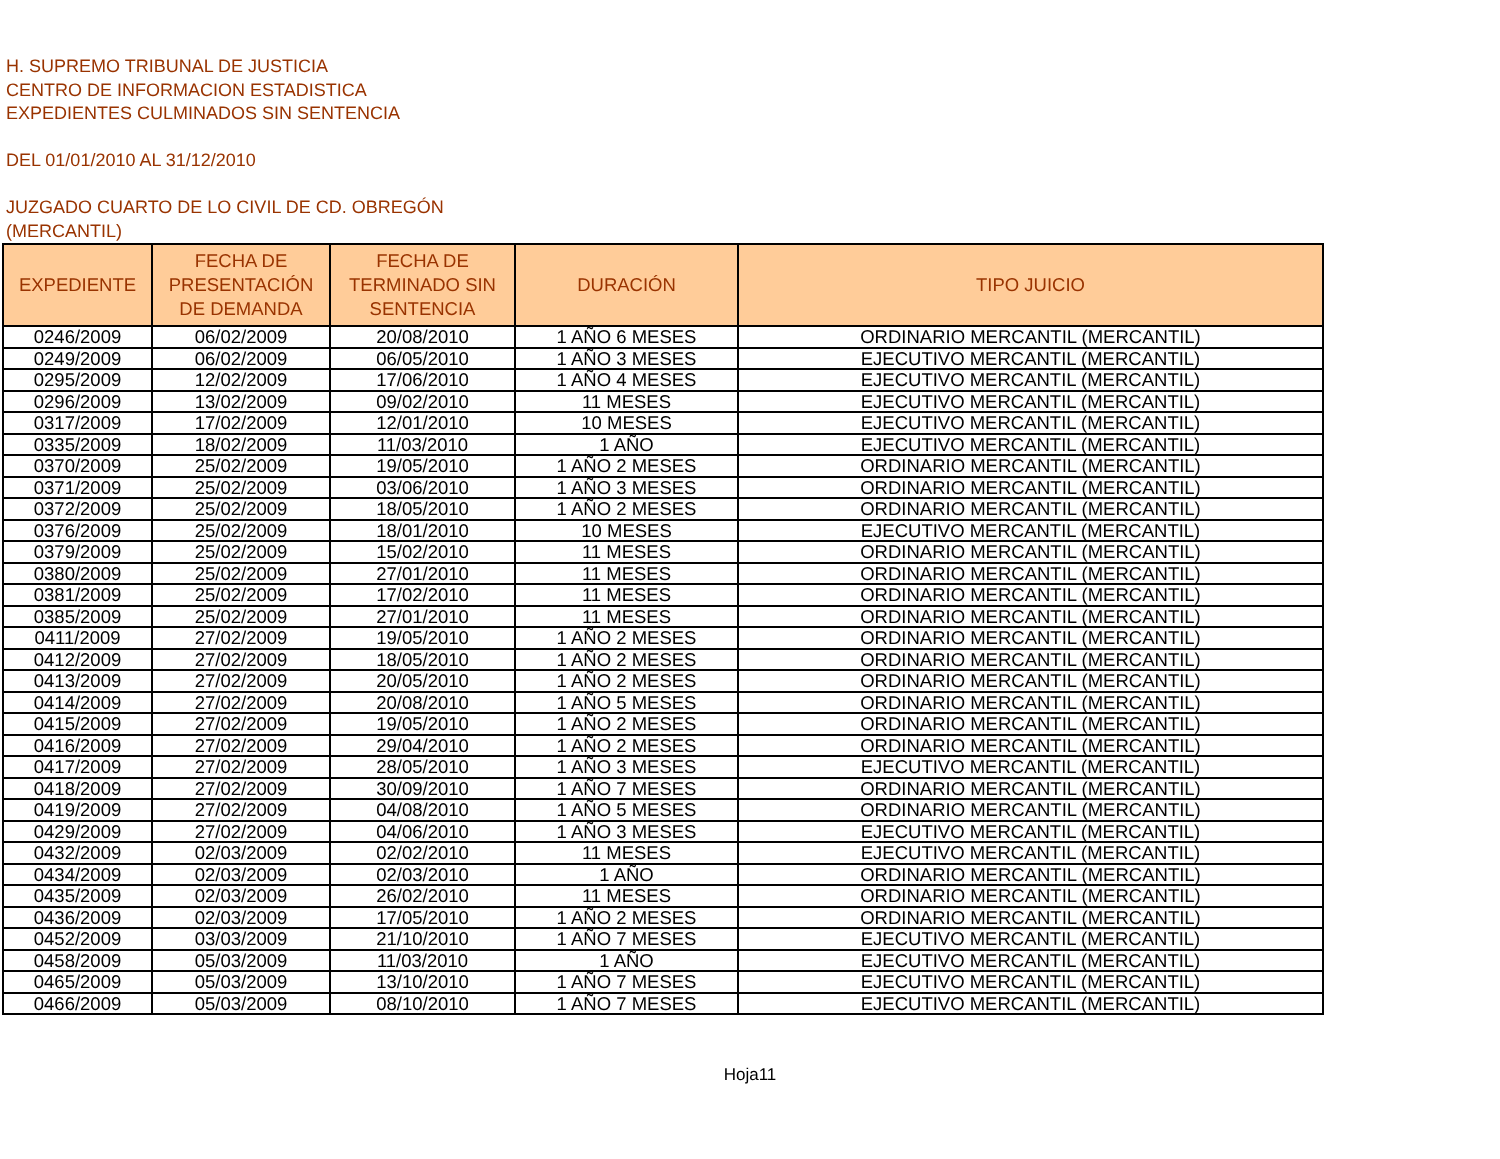H. SUPREMO TRIBUNAL DE JUSTICIA
CENTRO DE INFORMACION ESTADISTICA
EXPEDIENTES CULMINADOS SIN SENTENCIA
DEL 01/01/2010 AL 31/12/2010
JUZGADO CUARTO DE LO CIVIL DE CD. OBREGÓN
(MERCANTIL)
| EXPEDIENTE | FECHA DE PRESENTACIÓN DE DEMANDA | FECHA DE TERMINADO SIN SENTENCIA | DURACIÓN | TIPO JUICIO |
| --- | --- | --- | --- | --- |
| 0246/2009 | 06/02/2009 | 20/08/2010 | 1 AÑO 6 MESES | ORDINARIO MERCANTIL (MERCANTIL) |
| 0249/2009 | 06/02/2009 | 06/05/2010 | 1 AÑO 3 MESES | EJECUTIVO MERCANTIL (MERCANTIL) |
| 0295/2009 | 12/02/2009 | 17/06/2010 | 1 AÑO 4 MESES | EJECUTIVO MERCANTIL (MERCANTIL) |
| 0296/2009 | 13/02/2009 | 09/02/2010 | 11 MESES | EJECUTIVO MERCANTIL (MERCANTIL) |
| 0317/2009 | 17/02/2009 | 12/01/2010 | 10 MESES | EJECUTIVO MERCANTIL (MERCANTIL) |
| 0335/2009 | 18/02/2009 | 11/03/2010 | 1 AÑO | EJECUTIVO MERCANTIL (MERCANTIL) |
| 0370/2009 | 25/02/2009 | 19/05/2010 | 1 AÑO 2 MESES | ORDINARIO MERCANTIL (MERCANTIL) |
| 0371/2009 | 25/02/2009 | 03/06/2010 | 1 AÑO 3 MESES | ORDINARIO MERCANTIL (MERCANTIL) |
| 0372/2009 | 25/02/2009 | 18/05/2010 | 1 AÑO 2 MESES | ORDINARIO MERCANTIL (MERCANTIL) |
| 0376/2009 | 25/02/2009 | 18/01/2010 | 10 MESES | EJECUTIVO MERCANTIL (MERCANTIL) |
| 0379/2009 | 25/02/2009 | 15/02/2010 | 11 MESES | ORDINARIO MERCANTIL (MERCANTIL) |
| 0380/2009 | 25/02/2009 | 27/01/2010 | 11 MESES | ORDINARIO MERCANTIL (MERCANTIL) |
| 0381/2009 | 25/02/2009 | 17/02/2010 | 11 MESES | ORDINARIO MERCANTIL (MERCANTIL) |
| 0385/2009 | 25/02/2009 | 27/01/2010 | 11 MESES | ORDINARIO MERCANTIL (MERCANTIL) |
| 0411/2009 | 27/02/2009 | 19/05/2010 | 1 AÑO 2 MESES | ORDINARIO MERCANTIL (MERCANTIL) |
| 0412/2009 | 27/02/2009 | 18/05/2010 | 1 AÑO 2 MESES | ORDINARIO MERCANTIL (MERCANTIL) |
| 0413/2009 | 27/02/2009 | 20/05/2010 | 1 AÑO 2 MESES | ORDINARIO MERCANTIL (MERCANTIL) |
| 0414/2009 | 27/02/2009 | 20/08/2010 | 1 AÑO 5 MESES | ORDINARIO MERCANTIL (MERCANTIL) |
| 0415/2009 | 27/02/2009 | 19/05/2010 | 1 AÑO 2 MESES | ORDINARIO MERCANTIL (MERCANTIL) |
| 0416/2009 | 27/02/2009 | 29/04/2010 | 1 AÑO 2 MESES | ORDINARIO MERCANTIL (MERCANTIL) |
| 0417/2009 | 27/02/2009 | 28/05/2010 | 1 AÑO 3 MESES | EJECUTIVO MERCANTIL (MERCANTIL) |
| 0418/2009 | 27/02/2009 | 30/09/2010 | 1 AÑO 7 MESES | ORDINARIO MERCANTIL (MERCANTIL) |
| 0419/2009 | 27/02/2009 | 04/08/2010 | 1 AÑO 5 MESES | ORDINARIO MERCANTIL (MERCANTIL) |
| 0429/2009 | 27/02/2009 | 04/06/2010 | 1 AÑO 3 MESES | EJECUTIVO MERCANTIL (MERCANTIL) |
| 0432/2009 | 02/03/2009 | 02/02/2010 | 11 MESES | EJECUTIVO MERCANTIL (MERCANTIL) |
| 0434/2009 | 02/03/2009 | 02/03/2010 | 1 AÑO | ORDINARIO MERCANTIL (MERCANTIL) |
| 0435/2009 | 02/03/2009 | 26/02/2010 | 11 MESES | ORDINARIO MERCANTIL (MERCANTIL) |
| 0436/2009 | 02/03/2009 | 17/05/2010 | 1 AÑO 2 MESES | ORDINARIO MERCANTIL (MERCANTIL) |
| 0452/2009 | 03/03/2009 | 21/10/2010 | 1 AÑO 7 MESES | EJECUTIVO MERCANTIL (MERCANTIL) |
| 0458/2009 | 05/03/2009 | 11/03/2010 | 1 AÑO | EJECUTIVO MERCANTIL (MERCANTIL) |
| 0465/2009 | 05/03/2009 | 13/10/2010 | 1 AÑO 7 MESES | EJECUTIVO MERCANTIL (MERCANTIL) |
| 0466/2009 | 05/03/2009 | 08/10/2010 | 1 AÑO 7 MESES | EJECUTIVO MERCANTIL (MERCANTIL) |
Hoja11